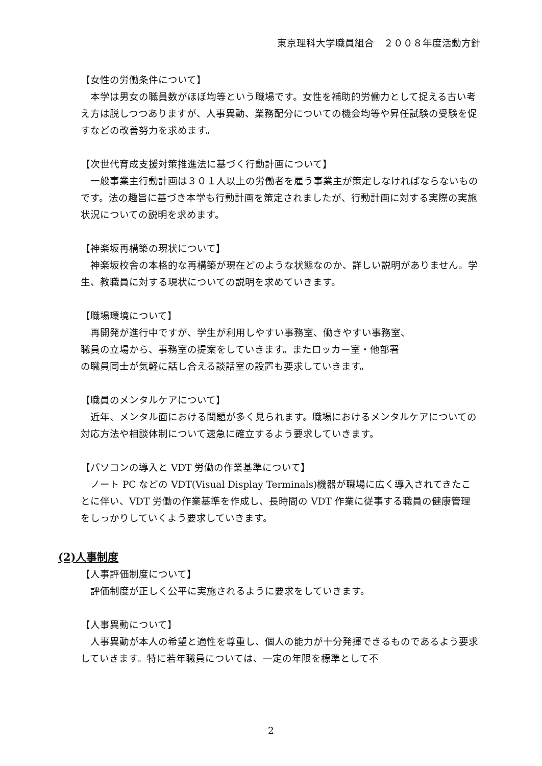東京理科大学職員組合　２００８年度活動方針
【女性の労働条件について】
　本学は男女の職員数がほぼ均等という職場です。女性を補助的労働力として捉える古い考え方は脱しつつありますが、人事異動、業務配分についての機会均等や昇任試験の受験を促すなどの改善努力を求めます。
【次世代育成支援対策推進法に基づく行動計画について】
　一般事業主行動計画は３０１人以上の労働者を雇う事業主が策定しなければならないものです。法の趣旨に基づき本学も行動計画を策定されましたが、行動計画に対する実際の実施状況についての説明を求めます。
【神楽坂再構築の現状について】
　神楽坂校舎の本格的な再構築が現在どのような状態なのか、詳しい説明がありません。学生、教職員に対する現状についての説明を求めていきます。
【職場環境について】
　再開発が進行中ですが、学生が利用しやすい事務室、働きやすい事務室、
職員の立場から、事務室の提案をしていきます。またロッカー室・他部署
の職員同士が気軽に話し合える談話室の設置も要求していきます。
【職員のメンタルケアについて】
　近年、メンタル面における問題が多く見られます。職場におけるメンタルケアについての対応方法や相談体制について速急に確立するよう要求していきます。
【パソコンの導入と VDT 労働の作業基準について】
　ノート PC などの VDT(Visual Display Terminals)機器が職場に広く導入されてきたことに伴い、VDT 労働の作業基準を作成し、長時間の VDT 作業に従事する職員の健康管理をしっかりしていくよう要求していきます。
(2)人事制度
【人事評価制度について】
　評価制度が正しく公平に実施されるように要求をしていきます。
【人事異動について】
　人事異動が本人の希望と適性を尊重し、個人の能力が十分発揮できるものであるよう要求していきます。特に若年職員については、一定の年限を標準として不
2